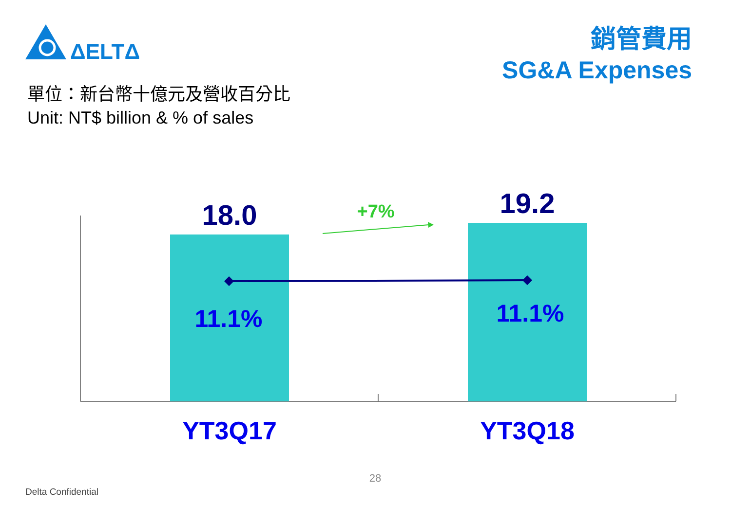ΔELTΔ
銷管費用
SG&A Expenses
單位：新台幣十億元及營收百分比
Unit: NT$ billion & % of sales
18.0 19.2
+7%
11.1% 11.1%
YT3Q17 YT3Q18
28
Delta Confidential